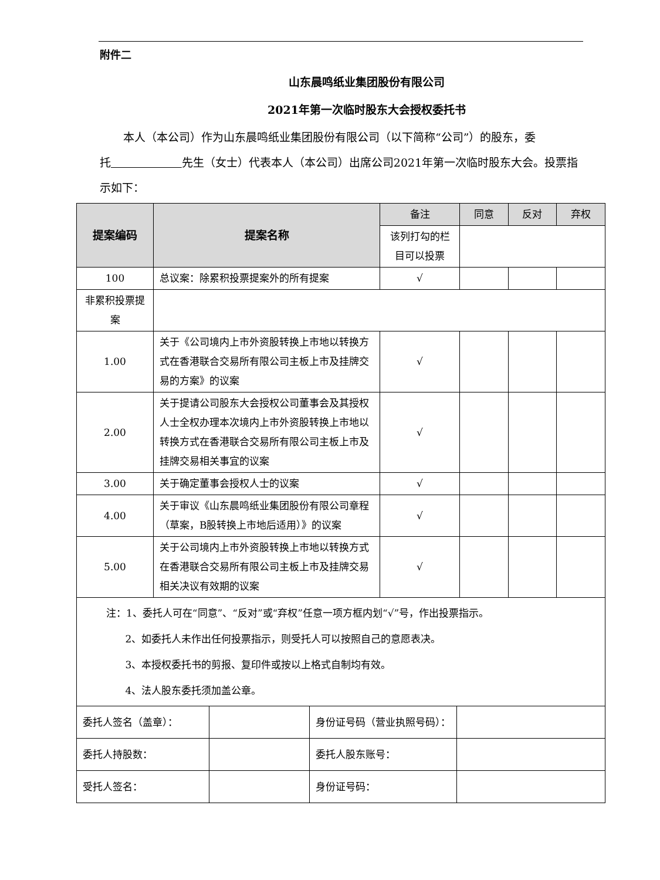附件二
山东晨鸣纸业集团股份有限公司
2021年第一次临时股东大会授权委托书
本人（本公司）作为山东晨鸣纸业集团股份有限公司（以下简称“公司”）的股东，委托 先生（女士）代表本人（本公司）出席公司2021年第一次临时股东大会。投票指示如下：
| 提案编码 | 提案名称 | 备注 | 同意 | 反对 | 弃权 |
| | | 该列打勾的栏目可以投票 | | | |
| 100 | 总议案：除累积投票提案外的所有提案 | √ | | | |
| 非累积投票提案 | | | | | |
| 1.00 | 关于《公司境内上市外资股转换上市地以转换方式在香港联合交易所有限公司主板上市及挂牌交易的方案》的议案 | √ | | | |
| 2.00 | 关于提请公司股东大会授权公司董事会及其授权人士全权办理本次境内上市外资股转换上市地以转换方式在香港联合交易所有限公司主板上市及挂牌交易相关事宜的议案 | √ | | | |
| 3.00 | 关于确定董事会授权人士的议案 | √ | | | |
| 4.00 | 关于审议《山东晨鸣纸业集团股份有限公司章程（草案，B股转换上市地后适用）》的议案 | √ | | | |
| 5.00 | 关于公司境内上市外资股转换上市地以转换方式在香港联合交易所有限公司主板上市及挂牌交易相关决议有效期的议案 | √ | | | |
| 注：1、委托人可在“同意”、“反对”或“弃权”任意一项方框内划“√”号，作出投票指示。 2、如委托人未作出任何投票指示，则受托人可以按照自己的意愿表决。 3、本授权委托书的剪报、复印件或按以上格式自制均有效。 4、法人股东委托须加盖公章。 | | | | | |
| 委托人签名（盖章）： | | 身份证号码（营业执照号码）： | |
| 委托人持股数： | | 委托人股东账号： | |
| 受托人签名： | | 身份证号码： | |